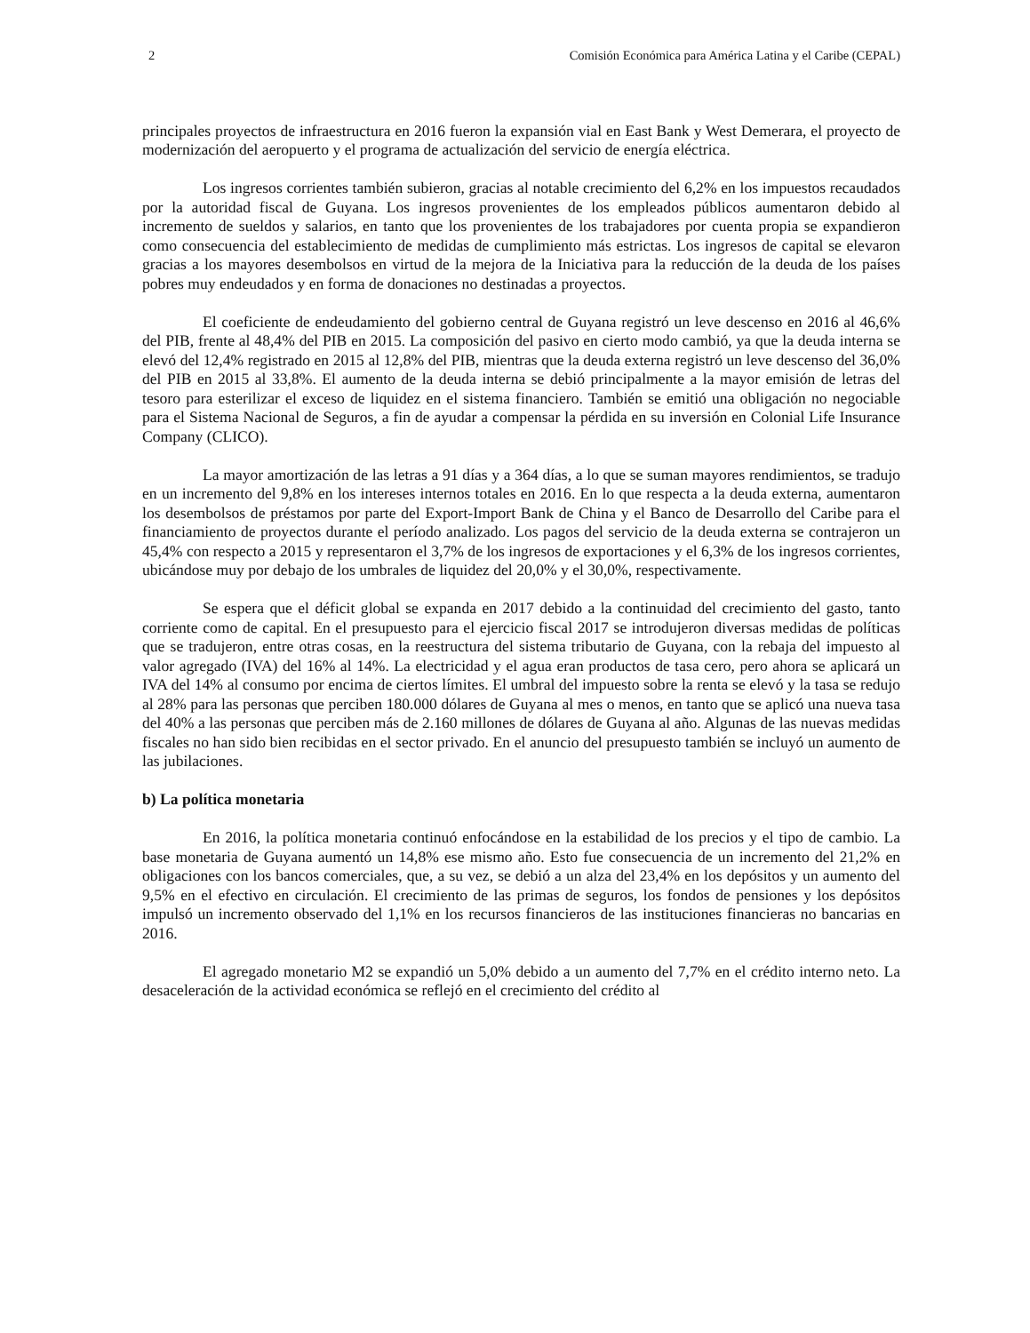2 Comisión Económica para América Latina y el Caribe (CEPAL)
principales proyectos de infraestructura en 2016 fueron la expansión vial en East Bank y West Demerara, el proyecto de modernización del aeropuerto y el programa de actualización del servicio de energía eléctrica.
Los ingresos corrientes también subieron, gracias al notable crecimiento del 6,2% en los impuestos recaudados por la autoridad fiscal de Guyana. Los ingresos provenientes de los empleados públicos aumentaron debido al incremento de sueldos y salarios, en tanto que los provenientes de los trabajadores por cuenta propia se expandieron como consecuencia del establecimiento de medidas de cumplimiento más estrictas. Los ingresos de capital se elevaron gracias a los mayores desembolsos en virtud de la mejora de la Iniciativa para la reducción de la deuda de los países pobres muy endeudados y en forma de donaciones no destinadas a proyectos.
El coeficiente de endeudamiento del gobierno central de Guyana registró un leve descenso en 2016 al 46,6% del PIB, frente al 48,4% del PIB en 2015. La composición del pasivo en cierto modo cambió, ya que la deuda interna se elevó del 12,4% registrado en 2015 al 12,8% del PIB, mientras que la deuda externa registró un leve descenso del 36,0% del PIB en 2015 al 33,8%. El aumento de la deuda interna se debió principalmente a la mayor emisión de letras del tesoro para esterilizar el exceso de liquidez en el sistema financiero. También se emitió una obligación no negociable para el Sistema Nacional de Seguros, a fin de ayudar a compensar la pérdida en su inversión en Colonial Life Insurance Company (CLICO).
La mayor amortización de las letras a 91 días y a 364 días, a lo que se suman mayores rendimientos, se tradujo en un incremento del 9,8% en los intereses internos totales en 2016. En lo que respecta a la deuda externa, aumentaron los desembolsos de préstamos por parte del Export-Import Bank de China y el Banco de Desarrollo del Caribe para el financiamiento de proyectos durante el período analizado. Los pagos del servicio de la deuda externa se contrajeron un 45,4% con respecto a 2015 y representaron el 3,7% de los ingresos de exportaciones y el 6,3% de los ingresos corrientes, ubicándose muy por debajo de los umbrales de liquidez del 20,0% y el 30,0%, respectivamente.
Se espera que el déficit global se expanda en 2017 debido a la continuidad del crecimiento del gasto, tanto corriente como de capital. En el presupuesto para el ejercicio fiscal 2017 se introdujeron diversas medidas de políticas que se tradujeron, entre otras cosas, en la reestructura del sistema tributario de Guyana, con la rebaja del impuesto al valor agregado (IVA) del 16% al 14%. La electricidad y el agua eran productos de tasa cero, pero ahora se aplicará un IVA del 14% al consumo por encima de ciertos límites. El umbral del impuesto sobre la renta se elevó y la tasa se redujo al 28% para las personas que perciben 180.000 dólares de Guyana al mes o menos, en tanto que se aplicó una nueva tasa del 40% a las personas que perciben más de 2.160 millones de dólares de Guyana al año. Algunas de las nuevas medidas fiscales no han sido bien recibidas en el sector privado. En el anuncio del presupuesto también se incluyó un aumento de las jubilaciones.
b) La política monetaria
En 2016, la política monetaria continuó enfocándose en la estabilidad de los precios y el tipo de cambio. La base monetaria de Guyana aumentó un 14,8% ese mismo año. Esto fue consecuencia de un incremento del 21,2% en obligaciones con los bancos comerciales, que, a su vez, se debió a un alza del 23,4% en los depósitos y un aumento del 9,5% en el efectivo en circulación. El crecimiento de las primas de seguros, los fondos de pensiones y los depósitos impulsó un incremento observado del 1,1% en los recursos financieros de las instituciones financieras no bancarias en 2016.
El agregado monetario M2 se expandió un 5,0% debido a un aumento del 7,7% en el crédito interno neto. La desaceleración de la actividad económica se reflejó en el crecimiento del crédito al